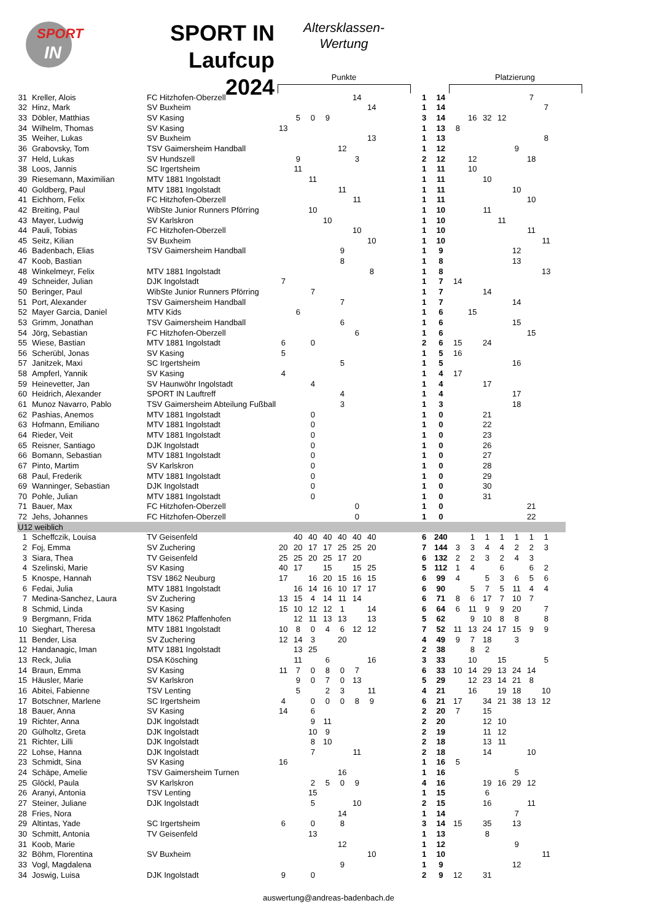SPORT
IN
SPORT IN
Laufcup 2024
Altersklassen-
Wertung
Punkte Platzierung
| 31 | Kreller, Alois | FC Hitzhofen-Oberzell | | | | | | 14 | | 1 | 14 | | | | | | 7 | | |
| 32 | Hinz, Mark | SV Buxheim | | | | | | | 14 | 1 | 14 | | | | | | | 7 | |
| 33 | Döbler, Matthias | SV Kasing | | 5 | 0 | 9 | | | | 3 | 14 | | 16 | 32 | 12 | | | | |
| 34 | Wilhelm, Thomas | SV Kasing | 13 | | | | | | | 1 | 13 | 8 | | | | | | | |
| 35 | Weiher, Lukas | SV Buxheim | | | | | | | 13 | 1 | 13 | | | | | | | 8 | |
| 36 | Grabovsky, Tom | TSV Gaimersheim Handball | | | | | 12 | | | 1 | 12 | | | | | 9 | | | |
| 37 | Held, Lukas | SV Hundszell | | 9 | | | | 3 | | 2 | 12 | | 12 | | | | 18 | | |
| 38 | Loos, Jannis | SC Irgertsheim | | 11 | | | | | | 1 | 11 | | 10 | | | | | | |
| 39 | Riesemann, Maximilian | MTV 1881 Ingolstadt | | | 11 | | | | | 1 | 11 | | | 10 | | | | | |
| 40 | Goldberg, Paul | MTV 1881 Ingolstadt | | | | | 11 | | | 1 | 11 | | | | | 10 | | | |
| 41 | Eichhorn, Felix | FC Hitzhofen-Oberzell | | | | | | 11 | | 1 | 11 | | | | | | 10 | | |
| 42 | Breiting, Paul | WibSte Junior Runners Pförring | | | 10 | | | | | 1 | 10 | | | 11 | | | | | |
| 43 | Mayer, Ludwig | SV Karlskron | | | | 10 | | | | 1 | 10 | | | | 11 | | | | |
| 44 | Pauli, Tobias | FC Hitzhofen-Oberzell | | | | | | 10 | | 1 | 10 | | | | | | 11 | | |
| 45 | Seitz, Kilian | SV Buxheim | | | | | | | 10 | 1 | 10 | | | | | | | 11 | |
| 46 | Badenbach, Elias | TSV Gaimersheim Handball | | | | | 9 | | | 1 | 9 | | | | | 12 | | | |
| 47 | Koob, Bastian | | | | | | 8 | | | 1 | 8 | | | | | 13 | | | |
| 48 | Winkelmeyr, Felix | MTV 1881 Ingolstadt | | | | | | | 8 | 1 | 8 | | | | | | | 13 | |
| 49 | Schneider, Julian | DJK Ingolstadt | 7 | | | | | | | 1 | 7 | 14 | | | | | | | |
| 50 | Beringer, Paul | WibSte Junior Runners Pförring | | | 7 | | | | | 1 | 7 | | | 14 | | | | | |
| 51 | Port, Alexander | TSV Gaimersheim Handball | | | | | 7 | | | 1 | 7 | | | | | 14 | | | |
| 52 | Mayer Garcia, Daniel | MTV Kids | | 6 | | | | | | 1 | 6 | | 15 | | | | | | |
| 53 | Grimm, Jonathan | TSV Gaimersheim Handball | | | | | 6 | | | 1 | 6 | | | | | 15 | | | |
| 54 | Jörg, Sebastian | FC Hitzhofen-Oberzell | | | | | | 6 | | 1 | 6 | | | | | | 15 | | |
| 55 | Wiese, Bastian | MTV 1881 Ingolstadt | 6 | | 0 | | | | | 2 | 6 | 15 | | 24 | | | | | |
| 56 | Scherübl, Jonas | SV Kasing | 5 | | | | | | | 1 | 5 | 16 | | | | | | | |
| 57 | Janitzek, Maxi | SC Irgertsheim | | | | | 5 | | | 1 | 5 | | | | | 16 | | | |
| 58 | Ampferl, Yannik | SV Kasing | 4 | | | | | | | 1 | 4 | 17 | | | | | | | |
| 59 | Heinevetter, Jan | SV Haunwöhr Ingolstadt | | | 4 | | | | | 1 | 4 | | | 17 | | | | | |
| 60 | Heidrich, Alexander | SPORT IN Lauftreff | | | | | 4 | | | 1 | 4 | | | | | 17 | | | |
| 61 | Munoz Navarro, Pablo | TSV Gaimersheim Abteilung Fußball | | | | | 3 | | | 1 | 3 | | | | | 18 | | | |
| 62 | Pashias, Anemos | MTV 1881 Ingolstadt | | | 0 | | | | | 1 | 0 | | | 21 | | | | | |
| 63 | Hofmann, Emiliano | MTV 1881 Ingolstadt | | | 0 | | | | | 1 | 0 | | | 22 | | | | | |
| 64 | Rieder, Veit | MTV 1881 Ingolstadt | | | 0 | | | | | 1 | 0 | | | 23 | | | | | |
| 65 | Reisner, Santiago | DJK Ingolstadt | | | 0 | | | | | 1 | 0 | | | 26 | | | | | |
| 66 | Bomann, Sebastian | MTV 1881 Ingolstadt | | | 0 | | | | | 1 | 0 | | | 27 | | | | | |
| 67 | Pinto, Martim | SV Karlskron | | | 0 | | | | | 1 | 0 | | | 28 | | | | | |
| 68 | Paul, Frederik | MTV 1881 Ingolstadt | | | 0 | | | | | 1 | 0 | | | 29 | | | | | |
| 69 | Wanninger, Sebastian | DJK Ingolstadt | | | 0 | | | | | 1 | 0 | | | 30 | | | | | |
| 70 | Pohle, Julian | MTV 1881 Ingolstadt | | | 0 | | | | | 1 | 0 | | | 31 | | | | | |
| 71 | Bauer, Max | FC Hitzhofen-Oberzell | | | | | | 0 | | 1 | 0 | | | | | | 21 | | |
| 72 | Jehs, Johannes | FC Hitzhofen-Oberzell | | | | | | 0 | | 1 | 0 | | | | | | 22 | | |
| U12 weiblich | | | | | | | | | | | | | | | | | | | |
| 1 | Scheffczik, Louisa | TV Geisenfeld | | 40 | 40 | 40 | 40 | 40 | 40 | 6 | 240 | | 1 | 1 | 1 | 1 | 1 | 1 | |
| 2 | Foj, Emma | SV Zuchering | 20 | 20 | 17 | 17 | 25 | 25 | 20 | 7 | 144 | 3 | 3 | 4 | 4 | 2 | 2 | 3 | |
| 3 | Siara, Thea | TV Geisenfeld | 25 | 25 | 20 | 25 | 17 | 20 | | 6 | 132 | 2 | 2 | 3 | 2 | 4 | 3 | | |
| 4 | Szelinski, Marie | SV Kasing | 40 | 17 | | 15 | | 15 | 25 | 5 | 112 | 1 | 4 | | 6 | | 6 | 2 | |
| 5 | Knospe, Hannah | TSV 1862 Neuburg | 17 | | 16 | 20 | 15 | 16 | 15 | 6 | 99 | 4 | | 5 | 3 | 6 | 5 | 6 | |
| 6 | Fedai, Julia | MTV 1881 Ingolstadt | | 16 | 14 | 16 | 10 | 17 | 17 | 6 | 90 | | 5 | 7 | 5 | 11 | 4 | 4 | |
| 7 | Medina-Sanchez, Laura | SV Zuchering | 13 | 15 | 4 | 14 | 11 | 14 | | 6 | 71 | 8 | 6 | 17 | 7 | 10 | 7 | | |
| 8 | Schmid, Linda | SV Kasing | 15 | 10 | 12 | 12 | 1 | | 14 | 6 | 64 | 6 | 11 | 9 | 9 | 20 | | 7 | |
| 9 | Bergmann, Frida | MTV 1862 Pfaffenhofen | | 12 | 11 | 13 | 13 | | 13 | 5 | 62 | | 9 | 10 | 8 | 8 | | 8 | |
| 10 | Sieghart, Theresa | MTV 1881 Ingolstadt | 10 | 8 | 0 | 4 | 6 | 12 | 12 | 7 | 52 | 11 | 13 | 24 | 17 | 15 | 9 | 9 | |
| 11 | Bender, Lisa | SV Zuchering | 12 | 14 | 3 | | 20 | | | 4 | 49 | 9 | 7 | 18 | | 3 | | | |
| 12 | Handanagic, Iman | MTV 1881 Ingolstadt | | 13 | 25 | | | | | 2 | 38 | | 8 | 2 | | | | | |
| 13 | Reck, Julia | DSA Kösching | | 11 | | 6 | | | 16 | 3 | 33 | | 10 | | 15 | | | 5 | |
| 14 | Braun, Emma | SV Kasing | 11 | 7 | 0 | 8 | 0 | 7 | | 6 | 33 | 10 | 14 | 29 | 13 | 24 | 14 | | |
| 15 | Häusler, Marie | SV Karlskron | | 9 | 0 | 7 | 0 | 13 | | 5 | 29 | | 12 | 23 | 14 | 21 | 8 | | |
| 16 | Abitei, Fabienne | TSV Lenting | | 5 | | 2 | 3 | | 11 | 4 | 21 | | 16 | | 19 | 18 | | 10 | |
| 17 | Botschner, Marlene | SC Irgertsheim | 4 | | 0 | 0 | 0 | 8 | 9 | 6 | 21 | 17 | | 34 | 21 | 38 | 13 | 12 | |
| 18 | Bauer, Anna | SV Kasing | 14 | | 6 | | | | | 2 | 20 | 7 | | 15 | | | | | |
| 19 | Richter, Anna | DJK Ingolstadt | | | 9 | 11 | | | | 2 | 20 | | | 12 | 10 | | | | |
| 20 | Gülholtz, Greta | DJK Ingolstadt | | | 10 | 9 | | | | 2 | 19 | | | 11 | 12 | | | | |
| 21 | Richter, Lilli | DJK Ingolstadt | | | 8 | 10 | | | | 2 | 18 | | | 13 | 11 | | | | |
| 22 | Lohse, Hanna | DJK Ingolstadt | | | 7 | | | 11 | | 2 | 18 | | | 14 | | | 10 | | |
| 23 | Schmidt, Sina | SV Kasing | 16 | | | | | | | 1 | 16 | 5 | | | | | | | |
| 24 | Schäpe, Amelie | TSV Gaimersheim Turnen | | | | | 16 | | | 1 | 16 | | | | | 5 | | | |
| 25 | Glöckl, Paula | SV Karlskron | | | 2 | 5 | 0 | 9 | | 4 | 16 | | | 19 | 16 | 29 | 12 | | |
| 26 | Aranyi, Antonia | TSV Lenting | | | 15 | | | | | 1 | 15 | | | 6 | | | | | |
| 27 | Steiner, Juliane | DJK Ingolstadt | | | 5 | | | 10 | | 2 | 15 | | | 16 | | | 11 | | |
| 28 | Fries, Nora | | | | | | 14 | | | 1 | 14 | | | | | 7 | | | |
| 29 | Altintas, Yade | SC Irgertsheim | 6 | | 0 | | 8 | | | 3 | 14 | 15 | | 35 | | 13 | | | |
| 30 | Schmitt, Antonia | TV Geisenfeld | | | 13 | | | | | 1 | 13 | | | 8 | | | | | |
| 31 | Koob, Marie | | | | | | 12 | | | 1 | 12 | | | | | 9 | | | |
| 32 | Böhm, Florentina | SV Buxheim | | | | | | | 10 | 1 | 10 | | | | | | | 11 | |
| 33 | Vogl, Magdalena | | | | | | 9 | | | 1 | 9 | | | | | 12 | | | |
| 34 | Joswig, Luisa | DJK Ingolstadt | 9 | | 0 | | | | | 2 | 9 | 12 | | 31 | | | | | |
auswertung@andreas-badenbach.de